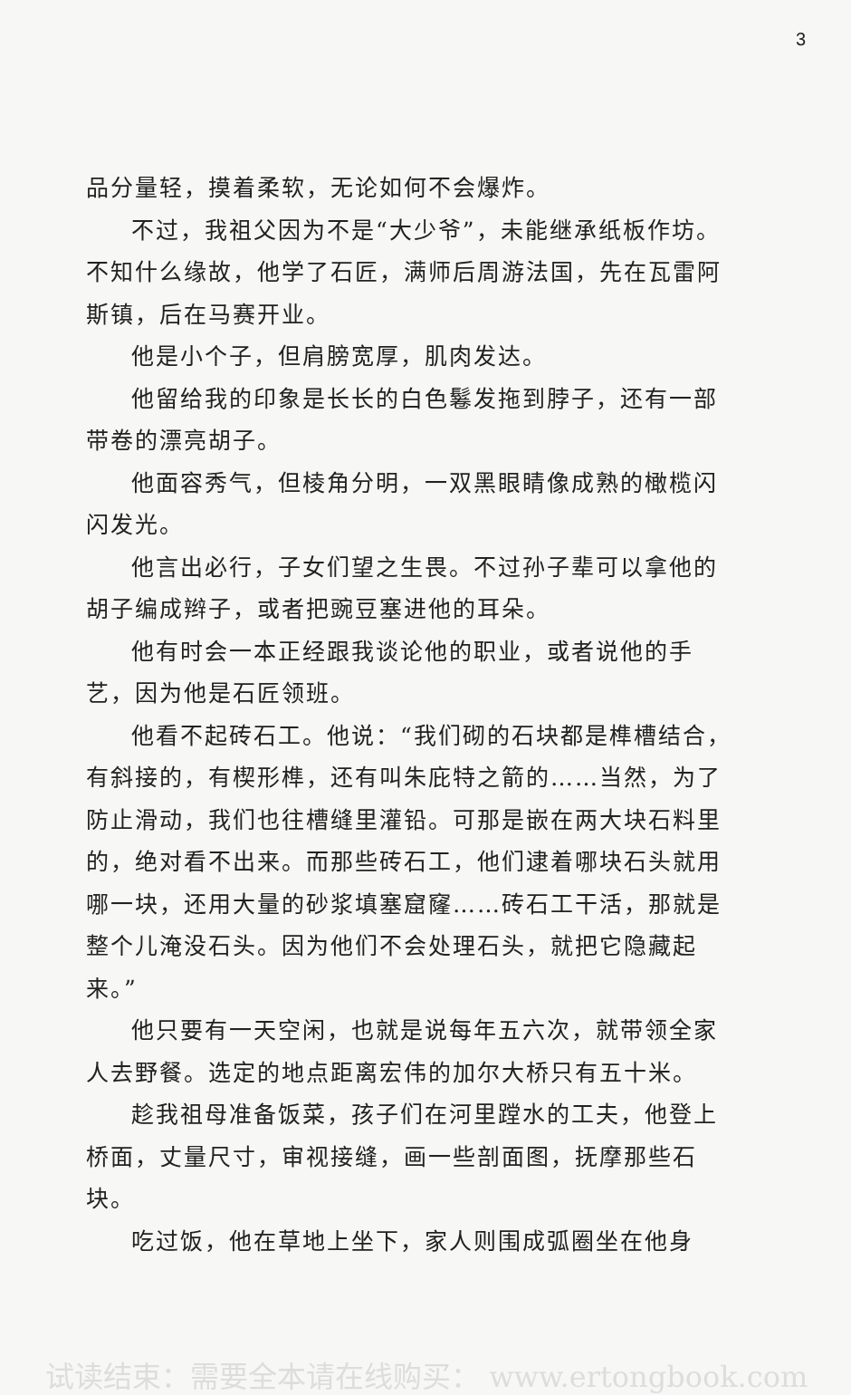3
品分量轻，摸着柔软，无论如何不会爆炸。
不过，我祖父因为不是“大少爷”，未能继承纸板作坊。不知什么缘故，他学了石匠，满师后周游法国，先在瓦雷阿斯镇，后在马赛开业。
他是小个子，但肩膀宽厚，肌肉发达。
他留给我的印象是长长的白色鬈发拖到脖子，还有一部带卷的漂亮胡子。
他面容秀气，但棱角分明，一双黑眼睛像成熟的橄榄闪闪发光。
他言出必行，子女们望之生畏。不过孙子辈可以拿他的胡子编成辫子，或者把豌豆塞进他的耳朵。
他有时会一本正经跟我谈论他的职业，或者说他的手艺，因为他是石匠领班。
他看不起砖石工。他说：“我们砌的石块都是榫槽结合，有斜接的，有楔形榫，还有叫朱庇特之箭的……当然，为了防止滑动，我们也往槽缝里灌铅。可那是嵌在两大块石料里的，绝对看不出来。而那些砖石工，他们逮着哪块石头就用哪一块，还用大量的砂浆填塞窟窿……砖石工干活，那就是整个儿淹没石头。因为他们不会处理石头，就把它隐藏起来。”
他只要有一天空闲，也就是说每年五六次，就带领全家人去野餐。选定的地点距离宏伟的加尔大桥只有五十米。
趁我祖母准备饭菜，孩子们在河里蹚水的工夫，他登上桥面，丈量尺寸，审视接缝，画一些剖面图，抚摩那些石块。
吃过饭，他在草地上坐下，家人则围成弧圈坐在他身
试读结束：需要全本请在线购买： www.ertongbook.com